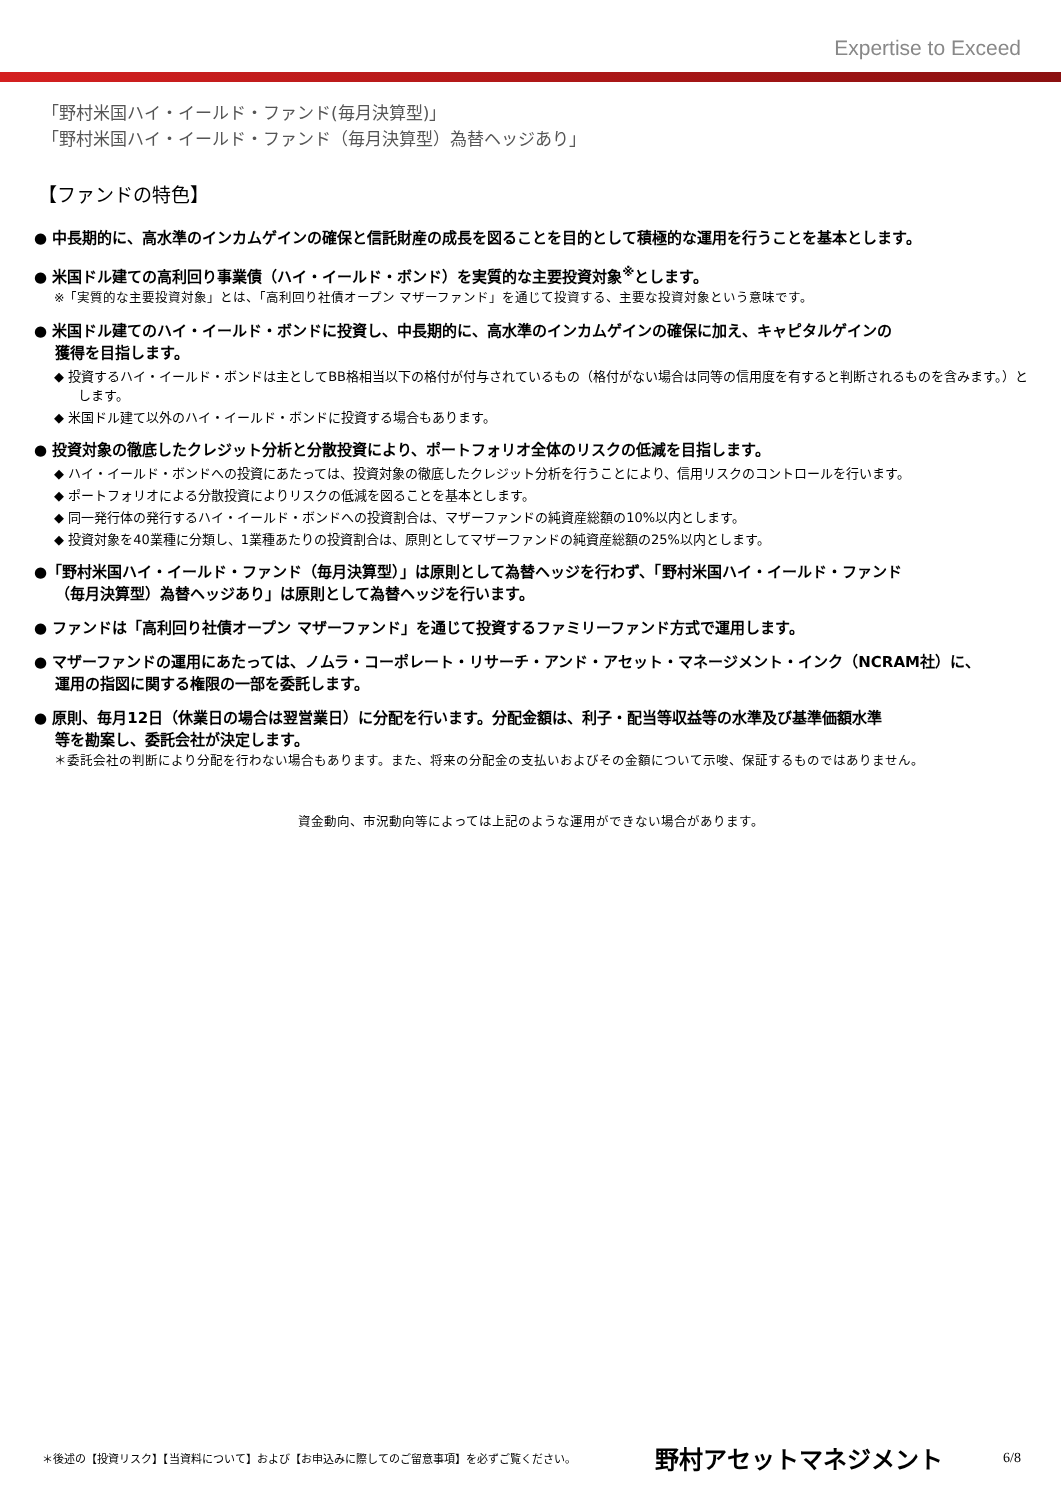Expertise to Exceed
「野村米国ハイ・イールド・ファンド(毎月決算型)」
「野村米国ハイ・イールド・ファンド（毎月決算型）為替ヘッジあり」
【ファンドの特色】
● 中長期的に、高水準のインカムゲインの確保と信託財産の成長を図ることを目的として積極的な運用を行うことを基本とします。
● 米国ドル建ての高利回り事業債（ハイ・イールド・ボンド）を実質的な主要投資対象<sup>※</sup>とします。
※「実質的な主要投資対象」とは、「高利回り社債オープン マザーファンド」を通じて投資する、主要な投資対象という意味です。
● 米国ドル建てのハイ・イールド・ボンドに投資し、中長期的に、高水準のインカムゲインの確保に加え、キャピタルゲインの
獲得を目指します。
◆ 投資するハイ・イールド・ボンドは主としてBB格相当以下の格付が付与されているもの（格付がない場合は同等の信用度を有すると判断されるものを含みます。）とします。
◆ 米国ドル建て以外のハイ・イールド・ボンドに投資する場合もあります。
● 投資対象の徹底したクレジット分析と分散投資により、ポートフォリオ全体のリスクの低減を目指します。
◆ ハイ・イールド・ボンドへの投資にあたっては、投資対象の徹底したクレジット分析を行うことにより、信用リスクのコントロールを行います。
◆ ポートフォリオによる分散投資によりリスクの低減を図ることを基本とします。
◆ 同一発行体の発行するハイ・イールド・ボンドへの投資割合は、マザーファンドの純資産総額の10%以内とします。
◆ 投資対象を40業種に分類し、1業種あたりの投資割合は、原則としてマザーファンドの純資産総額の25%以内とします。
●「野村米国ハイ・イールド・ファンド（毎月決算型）」は原則として為替ヘッジを行わず、「野村米国ハイ・イールド・ファンド
（毎月決算型）為替ヘッジあり」は原則として為替ヘッジを行います。
● ファンドは「高利回り社債オープン マザーファンド」を通じて投資するファミリーファンド方式で運用します。
● マザーファンドの運用にあたっては、ノムラ・コーポレート・リサーチ・アンド・アセット・マネージメント・インク（NCRAM社）に、
運用の指図に関する権限の一部を委託します。
● 原則、毎月12日（休業日の場合は翌営業日）に分配を行います。分配金額は、利子・配当等収益等の水準及び基準価額水準
等を勘案し、委託会社が決定します。
＊委託会社の判断により分配を行わない場合もあります。また、将来の分配金の支払いおよびその金額について示唆、保証するものではありません。
資金動向、市況動向等によっては上記のような運用ができない場合があります。
＊後述の【投資リスク】【当資料について】および【お申込みに際してのご留意事項】を必ずご覧ください。 野村アセットマネジメント 6/8